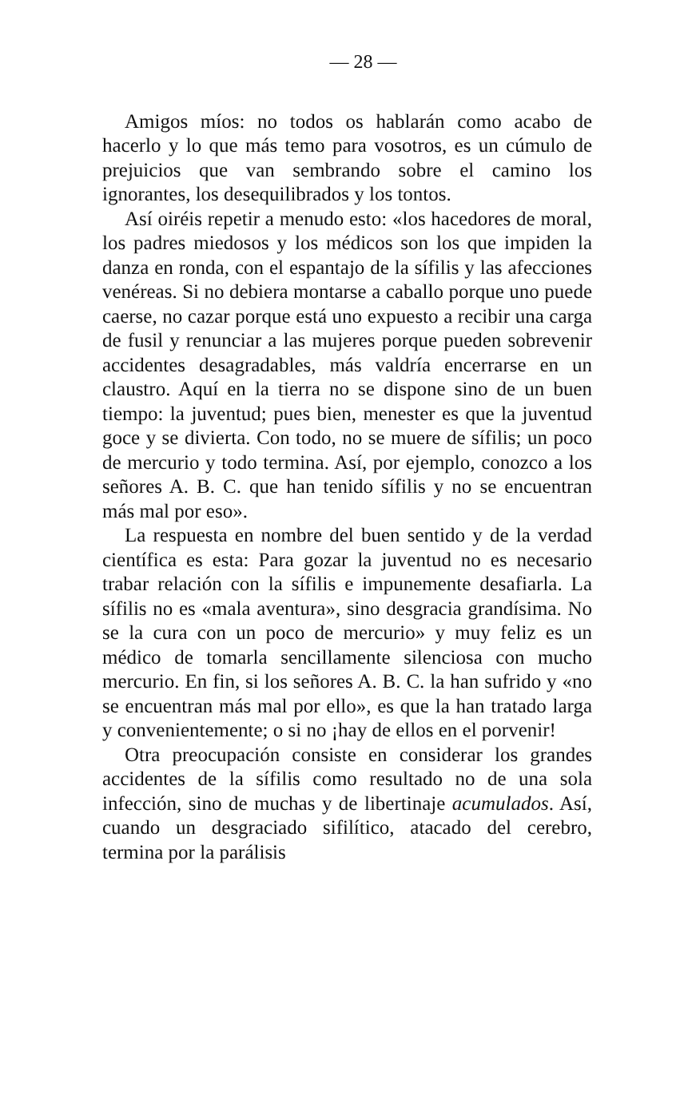— 28 —
Amigos míos: no todos os hablarán como acabo de hacerlo y lo que más temo para vosotros, es un cúmulo de prejuicios que van sembrando sobre el camino los ignorantes, los desequilibrados y los tontos.
Así oiréis repetir a menudo esto: «los hacedores de moral, los padres miedosos y los médicos son los que impiden la danza en ronda, con el espantajo de la sífilis y las afecciones venéreas. Si no debiera montarse a caballo porque uno puede caerse, no cazar porque está uno expuesto a recibir una carga de fusil y renunciar a las mujeres porque pueden sobrevenir accidentes desagradables, más valdría encerrarse en un claustro. Aquí en la tierra no se dispone sino de un buen tiempo: la juventud; pues bien, menester es que la juventud goce y se divierta. Con todo, no se muere de sífilis; un poco de mercurio y todo termina. Así, por ejemplo, conozco a los señores A. B. C. que han tenido sífilis y no se encuentran más mal por eso».
La respuesta en nombre del buen sentido y de la verdad científica es esta: Para gozar la juventud no es necesario trabar relación con la sífilis e impunemente desafiarla. La sífilis no es «mala aventura», sino desgracia grandísima. No se la cura con un poco de mercurio» y muy feliz es un médico de tomarla sencillamente silenciosa con mucho mercurio. En fin, si los señores A. B. C. la han sufrido y «no se encuentran más mal por ello», es que la han tratado larga y convenientemente; o si no ¡hay de ellos en el porvenir!
Otra preocupación consiste en considerar los grandes accidentes de la sífilis como resultado no de una sola infección, sino de muchas y de libertinaje acumulados. Así, cuando un desgraciado sifilítico, atacado del cerebro, termina por la parálisis